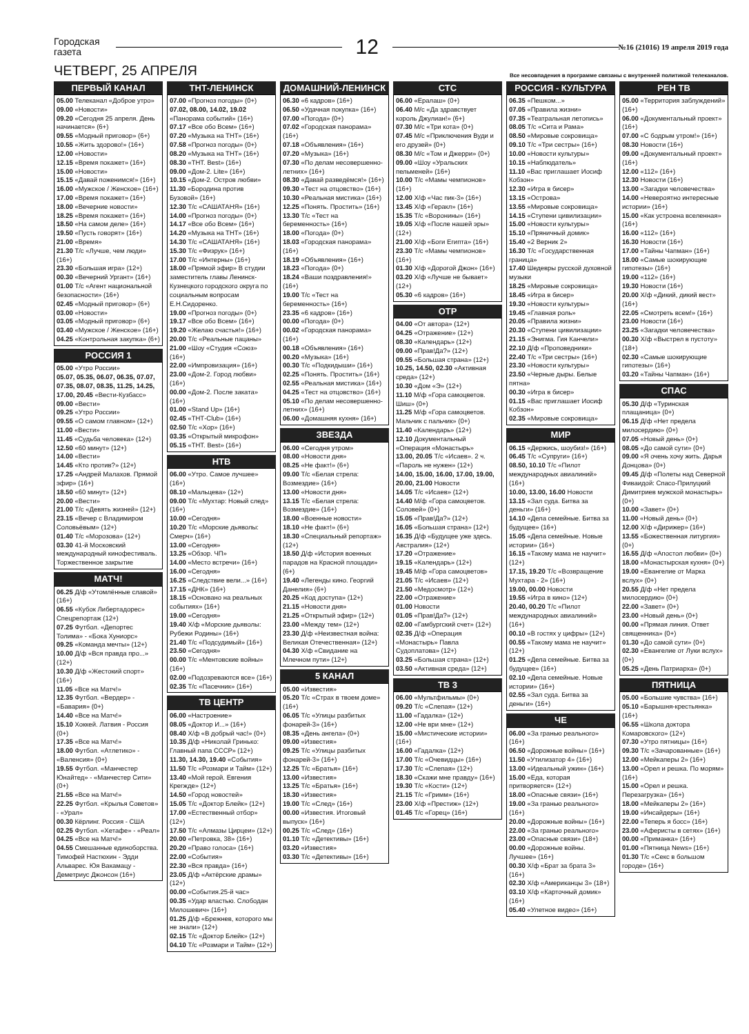Городская газета
12
№16 (21016) 19 апреля 2019 года
ЧЕТВЕРГ, 25 АПРЕЛЯ
Все несовпадения в программе связаны с внутренней политикой телеканалов.
ПЕРВЫЙ КАНАЛ
05.00 Телеканал «Доброе утро»
09.00 «Новости»
09.20 «Сегодня 25 апреля. День начинается» (6+)
09.55 «Модный приговор» (6+)
10.55 «Жить здорово!» (16+)
12.00 «Новости»
12.15 «Время покажет» (16+)
15.00 «Новости»
15.15 «Давай поженимся!» (16+)
16.00 «Мужское / Женское» (16+)
17.00 «Время покажет» (16+)
18.00 «Вечерние новости»
18.25 «Время покажет» (16+)
18.50 «На самом деле» (16+)
19.50 «Пусть говорят» (16+)
21.00 «Время»
21.30 Т/с «Лучше, чем люди» (16+)
23.30 «Большая игра» (12+)
00.30 «Вечерний Ургант» (16+)
01.00 Т/с «Агент национальной безопасности» (16+)
02.45 «Модный приговор» (6+)
03.00 «Новости»
03.05 «Модный приговор» (6+)
03.40 «Мужское / Женское» (16+)
04.25 «Контрольная закупка» (6+)
РОССИЯ 1
05.00 «Утро России»
05.07, 05.35, 06.07, 06.35, 07.07, 07.35, 08.07, 08.35, 11.25, 14.25, 17.00, 20.45 «Вести-Кузбасс»
09.00 «Вести»
09.25 «Утро России»
09.55 «О самом главном» (12+)
11.00 «Вести»
11.45 «Судьба человека» (12+)
12.50 «60 минут» (12+)
14.00 «Вести»
14.45 «Кто против?» (12+)
17.25 «Андрей Малахов. Прямой эфир» (16+)
18.50 «60 минут» (12+)
20.00 «Вести»
21.00 Т/с «Девять жизней» (12+)
23.15 «Вечер с Владимиром Соловьёвым» (12+)
01.40 Т/с «Морозова» (12+)
03.30 41-й Московский международный кинофестиваль. Торжественное закрытие
МАТЧ!
06.25 Д/ф «Утомлённые славой» (16+)
06.55 «Кубок Либертадорес» Спецрепортаж (12+)
07.25 Футбол. «Депортес Толима» - «Бока Хуниорс»
09.25 «Команда мечты» (12+)
10.00 Д/ф «Вся правда про...» (12+)
10.30 Д/ф «Жестокий спорт» (16+)
11.05 «Все на Матч!»
12.35 Футбол. «Вердер» - «Бавария» (0+)
14.40 «Все на Матч!»
15.10 Хоккей. Латвия - Россия (0+)
17.35 «Все на Матч!»
18.00 Футбол. «Атлетико» - «Валенсия» (0+)
19.55 Футбол. «Манчестер Юнайтед» - «Манчестер Сити» (0+)
21.55 «Все на Матч!»
22.25 Футбол. «Крылья Советов» - «Урал»
00.30 Кёрлинг. Россия - США
02.25 Футбол. «Хетафе» - «Реал»
04.25 «Все на Матч!»
04.55 Смешанные единоборства. Тимофей Настюхин - Эдди Альварес. Юя Вакамацу - Деметриус Джонсон (16+)
ТНТ-ЛЕНИНСК
07.00 «Прогноз погоды» (0+)
07.02, 08.00, 14.02, 19.02 «Панорама событий» (16+)
07.17 «Все обо Всем» (16+)
07.20 «Музыка на ТНТ» (16+)
07.58 «Прогноз погоды» (0+)
08.20 «Музыка на ТНТ» (16+)
08.30 «ТНТ. Best» (16+)
09.00 «Дом-2. Lite» (16+)
10.15 «Дом-2. Остров любви»
11.30 «Бородина против Бузовой» (16+)
12.30 Т/с «САШАТАНЯ» (16+)
14.00 «Прогноз погоды» (0+)
14.17 «Все обо Всем» (16+)
14.20 «Музыка на ТНТ» (16+)
14.30 Т/с «САШАТАНЯ» (16+)
15.30 Т/с «Физрук» (16+)
17.00 Т/с «Интерны» (16+)
18.00 «Прямой эфир» В студии заместитель главы Ленинск-Кузнецкого городского округа по социальным вопросам Е.Н.Сидоренко.
19.00 «Прогноз погоды» (0+)
19.17 «Все обо Всем» (16+)
19.20 «Желаю счастья!» (16+)
20.00 Т/с «Реальные пацаны»
21.00 «Шоу «Студия «Союз» (16+)
22.00 «Импровизация» (16+)
23.00 «Дом-2. Город любви» (16+)
00.00 «Дом-2. После заката» (16+)
01.00 «Stand Up» (16+)
02.45 «ТНТ-Club» (16+)
02.50 Т/с «Хор» (16+)
03.35 «Открытый микрофон»
05.15 «ТНТ. Best» (16+)
НТВ
06.00 «Утро. Самое лучшее» (16+)
08.10 «Мальцева» (12+)
09.00 Т/с «Мухтар: Новый след» (16+)
10.00 «Сегодня»
10.20 Т/с «Морские дьяволы: Смерч» (16+)
13.00 «Сегодня»
13.25 «Обзор. ЧП»
14.00 «Место встречи» (16+)
16.00 «Сегодня»
16.25 «Следствие вели...» (16+)
17.15 «ДНК» (16+)
18.15 «Основано на реальных событиях» (16+)
19.00 «Сегодня»
19.40 Х/ф «Морские дьяволы: Рубежи Родины» (16+)
21.40 Т/с «Подсудимый» (16+)
23.50 «Сегодня»
00.00 Т/с «Ментовские войны» (16+)
02.00 «Подозреваются все» (16+)
02.35 Т/с «Пасечник» (16+)
ТВ ЦЕНТР
06.00 «Настроение»
08.05 «Доктор И...» (16+)
08.40 Х/ф «В добрый час!» (0+)
10.35 Д/ф «Николай Гринько: Главный папа СССР» (12+)
11.30, 14.30, 19.40 «События»
11.50 Т/с «Розмари и Тайм» (12+)
13.40 «Мой герой. Евгения Крегжде» (12+)
14.50 «Город новостей»
15.05 Т/с «Доктор Блейк» (12+)
17.00 «Естественный отбор» (12+)
17.50 Т/с «Алмазы Цирцеи» (12+)
20.00 «Петровка, 38» (16+)
20.20 «Право голоса» (16+)
22.00 «События»
22.30 «Вся правда» (16+)
23.05 Д/ф «Актёрские драмы» (12+)
00.00 «События.25-й час»
00.35 «Удар властью. Слободан Милошевич» (16+)
01.25 Д/ф «Брежнев, которого мы не знали» (12+)
02.15 Т/с «Доктор Блейк» (12+)
04.10 Т/с «Розмари и Тайм» (12+)
ДОМАШНИЙ-ЛЕНИНСК
06.30 «6 кадров» (16+)
06.50 «Удачная покупка» (16+)
07.00 «Погода» (0+)
07.02 «Городская панорама» (16+)
07.18 «Объявления» (16+)
07.20 «Музыка» (16+)
07.30 «По делам несовершенно-летних» (16+)
08.30 «Давай разведёмся!» (16+)
09.30 «Тест на отцовство» (16+)
10.30 «Реальная мистика» (16+)
12.25 «Понять. Простить» (16+)
13.30 Т/с «Тест на беременность» (16+)
18.00 «Погода» (0+)
18.03 «Городская панорама» (16+)
18.19 «Объявления» (16+)
18.23 «Погода» (0+)
18.24 «Ваши поздравления!» (16+)
19.00 Т/с «Тест на беременность» (16+)
23.35 «6 кадров» (16+)
00.00 «Погода» (0+)
00.02 «Городская панорама» (16+)
00.18 «Объявления» (16+)
00.20 «Музыка» (16+)
00.30 Т/с «Подкидыши» (16+)
02.25 «Понять. Простить» (16+)
02.55 «Реальная мистика» (16+)
04.25 «Тест на отцовство» (16+)
05.10 «По делам несовершенно-летних» (16+)
06.00 «Домашняя кухня» (16+)
ЗВЕЗДА
06.00 «Сегодня утром»
08.00 «Новости дня»
08.25 «Не факт!» (6+)
09.00 Т/с «Белая стрела: Возмездие» (16+)
13.00 «Новости дня»
13.15 Т/с «Белая стрела: Возмездие» (16+)
18.00 «Военные новости»
18.10 «Не факт!» (6+)
18.30 «Специальный репортаж» (12+)
18.50 Д/ф «История военных парадов на Красной площади» (6+)
19.40 «Легенды кино. Георгий Данелия» (6+)
20.25 «Код доступа» (12+)
21.15 «Новости дня»
21.25 «Открытый эфир» (12+)
23.00 «Между тем» (12+)
23.30 Д/ф «Неизвестная война: Великая Отечественная» (12+)
04.30 Х/ф «Свидание на Млечном пути» (12+)
5 КАНАЛ
05.00 «Известия»
05.20 Т/с «Страх в твоем доме» (16+)
06.05 Т/с «Улицы разбитых фонарей-3» (16+)
08.35 «День ангела» (0+)
09.00 «Известия»
09.25 Т/с «Улицы разбитых фонарей-3» (16+)
12.25 Т/с «Братья» (16+)
13.00 «Известия»
13.25 Т/с «Братья» (16+)
18.30 «Известия»
19.00 Т/с «След» (16+)
00.00 «Известия. Итоговый выпуск» (16+)
00.25 Т/с «След» (16+)
01.10 Т/с «Детективы» (16+)
03.20 «Известия»
03.30 Т/с «Детективы» (16+)
СТС
06.00 «Ералаш» (0+)
06.40 М/с «Да здравствует король Джулиан!» (6+)
07.30 М/с «Три кота» (0+)
07.45 М/с «Приключения Вуди и его друзей» (0+)
08.30 М/с «Том и Джерри» (0+)
09.00 «Шоу «Уральских пельменей» (16+)
10.00 Т/с «Мамы чемпионов» (16+)
12.00 Х/ф «Час пик-3» (16+)
13.45 Х/ф «Геракл» (16+)
15.35 Т/с «Воронины» (16+)
19.05 Х/ф «После нашей эры» (12+)
21.00 Х/ф «Боги Египта» (16+)
23.30 Т/с «Мамы чемпионов» (16+)
01.30 Х/ф «Дорогой Джон» (16+)
03.20 Х/ф «Лучше не бывает» (12+)
05.30 «6 кадров» (16+)
ОТР
04.00 «От автора» (12+)
04.25 «Отражение» (12+)
08.30 «Календарь» (12+)
09.00 «Прав!Да?» (12+)
09.55 «Большая страна» (12+)
10.25, 14.50, 02.30 «Активная среда» (12+)
10.30 «Дом «Э» (12+)
11.10 М/ф «Гора самоцветов. Шиш» (0+)
11.25 М/ф «Гора самоцветов. Мальчик с пальчик» (0+)
11.40 «Календарь» (12+)
12.10 Документальный «Операция «Монастырь»
13.00, 20.05 Т/с «Исаев». 2 ч. «Пароль не нужен» (12+)
14.00, 15.00, 16.00, 17.00, 19.00, 20.00, 21.00 Новости
14.05 Т/с «Исаев» (12+)
14.40 М/ф «Гора самоцветов. Соловей» (0+)
15.05 «Прав!Да?» (12+)
16.05 «Большая страна» (12+)
16.35 Д/ф «Будущее уже здесь. Австралия» (12+)
17.20 «Отражение»
19.15 «Календарь» (12+)
19.45 М/ф «Гора самоцветов»
21.05 Т/с «Исаев» (12+)
21.50 «Медосмотр» (12+)
22.00 «Отражение»
01.00 Новости
01.05 «Прав!Да?» (12+)
02.00 «Гамбургский счет» (12+)
02.35 Д/ф «Операция «Монастырь» Павла Судоплатова» (12+)
03.25 «Большая страна» (12+)
03.50 «Активная среда» (12+)
ТВ 3
06.00 «Мультфильмы» (0+)
09.20 Т/с «Слепая» (12+)
11.00 «Гадалка» (12+)
12.00 «Не ври мне» (12+)
15.00 «Мистические истории» (16+)
16.00 «Гадалка» (12+)
17.00 Т/с «Очевидцы» (16+)
17.30 Т/с «Слепая» (12+)
18.30 «Скажи мне правду» (16+)
19.30 Т/с «Кости» (12+)
21.15 Т/с «Гримм» (16+)
23.00 Х/ф «Престиж» (12+)
01.45 Т/с «Горец» (16+)
РОССИЯ - КУЛЬТУРА
06.35 «Пешком...»
07.05 «Правила жизни»
07.35 «Театральная летопись»
08.05 Т/с «Сита и Рама»
08.50 «Мировые сокровища»
09.10 Т/с «Три сестры» (16+)
10.00 «Новости культуры»
10.15 «Наблюдатель»
11.10 «Вас приглашает Иосиф Кобзон»
12.30 «Игра в бисер»
13.15 «Острова»
13.55 «Мировые сокровища»
14.15 «Ступени цивилизации»
15.00 «Новости культуры»
15.10 «Пряничный домик»
15.40 «2 Верник 2»
16.30 Т/с «Государственная граница»
17.40 Шедевры русской духовной музыки
18.25 «Мировые сокровища»
18.45 «Игра в бисер»
19.30 «Новости культуры»
19.45 «Главная роль»
20.05 «Правила жизни»
20.30 «Ступени цивилизации»
21.15 «Энигма. Гия Канчели»
22.10 Д/ф «Проповедники»
22.40 Т/с «Три сестры» (16+)
23.30 «Новости культуры»
23.50 «Черные дыры. Белые пятна»
00.30 «Игра в бисер»
01.15 «Вас приглашает Иосиф Кобзон»
02.35 «Мировые сокровища»
МИР
06.15 «Держись, шоубиз!» (16+)
06.45 Т/с «Супруги» (16+)
08.50, 10.10 Т/с «Пилот международных авиалиний» (16+)
10.00, 13.00, 16.00 Новости
13.15 «Зал суда. Битва за деньги» (16+)
14.10 «Дела семейные. Битва за будущее» (16+)
15.05 «Дела семейные. Новые истории» (16+)
16.15 «Такому мама не научит» (12+)
17.15, 19.20 Т/с «Возвращение Мухтара - 2» (16+)
19.00, 00.00 Новости
19.55 «Игра в кино» (12+)
20.40, 00.20 Т/с «Пилот международных авиалиний» (16+)
00.10 «В гостях у цифры» (12+)
00.55 «Такому мама не научит» (12+)
01.25 «Дела семейные. Битва за будущее» (16+)
02.10 «Дела семейные. Новые истории» (16+)
02.55 «Зал суда. Битва за деньги» (16+)
ЧЕ
06.00 «За гранью реального» (16+)
06.50 «Дорожные войны» (16+)
11.50 «Утилизатор 4» (16+)
13.00 «Идеальный ужин» (16+)
15.00 «Еда, которая притворяется» (12+)
18.00 «Опасные связи» (16+)
19.00 «За гранью реального» (16+)
20.00 «Дорожные войны» (16+)
22.00 «За гранью реального»
23.00 «Опасные связи» (18+)
00.00 «Дорожные войны. Лучшее» (16+)
00.30 Х/ф «Брат за брата 3» (16+)
02.30 Х/ф «Американцы 3» (18+)
03.10 Х/ф «Карточный домик» (16+)
05.40 «Улетное видео» (16+)
РЕН ТВ
05.00 «Территория заблуждений» (16+)
06.00 «Документальный проект» (16+)
07.00 «С бодрым утром!» (16+)
08.30 Новости (16+)
09.00 «Документальный проект» (16+)
12.00 «112» (16+)
12.30 Новости (16+)
13.00 «Загадки человечества»
14.00 «Невероятно интересные истории» (16+)
15.00 «Как устроена вселенная» (16+)
16.00 «112» (16+)
16.30 Новости (16+)
17.00 «Тайны Чапман» (16+)
18.00 «Самые шокирующие гипотезы» (16+)
19.00 «112» (16+)
19.30 Новости (16+)
20.00 Х/ф «Дикий, дикий вест» (16+)
22.05 «Смотреть всем!» (16+)
23.00 Новости (16+)
23.25 «Загадки человечества»
00.30 Х/ф «Выстрел в пустоту» (18+)
02.30 «Самые шокирующие гипотезы» (16+)
03.20 «Тайны Чапман» (16+)
СПАС
05.30 Д/ф «Туринская плащаница» (0+)
06.15 Д/ф «Нет предела милосердию» (0+)
07.05 «Новый день» (0+)
08.05 «До самой сути» (0+)
09.00 «Я очень хочу жить. Дарья Донцова» (0+)
09.45 Д/ф «Полеты над Северной Фиваидой: Спасо-Прилуцкий Димитриев мужской монастырь» (0+)
10.00 «Завет» (0+)
11.00 «Новый день» (0+)
12.00 Х/ф «Дирижер» (16+)
13.55 «Божественная литургия» (0+)
16.55 Д/ф «Апостол любви» (0+)
18.00 «Монастырская кухня» (0+)
19.00 «Евангелие от Марка вслух» (0+)
20.55 Д/ф «Нет предела милосердию» (0+)
22.00 «Завет» (0+)
23.00 «Новый день» (0+)
00.00 «Прямая линия. Ответ священника» (0+)
01.30 «До самой сути» (0+)
02.30 «Евангелие от Луки вслух» (0+)
05.25 «День Патриарха» (0+)
ПЯТНИЦА
05.00 «Большие чувства» (16+)
05.10 «Барышня-крестьянка» (16+)
06.55 «Школа доктора Комаровского» (12+)
07.30 «Утро пятницы» (16+)
09.30 Т/с «Зачарованные» (16+)
12.00 «Мейкаперы 2» (16+)
13.00 «Орел и решка. По морям» (16+)
15.00 «Орел и решка. Перезагрузка» (16+)
18.00 «Мейкаперы 2» (16+)
19.00 «Инсайдеры» (16+)
22.00 «Теперь я босс» (16+)
23.00 «Аферисты в сетях» (16+)
00.00 «Приманка» (16+)
01.00 «Пятница News» (16+)
01.30 Т/с «Секс в большом городе» (16+)